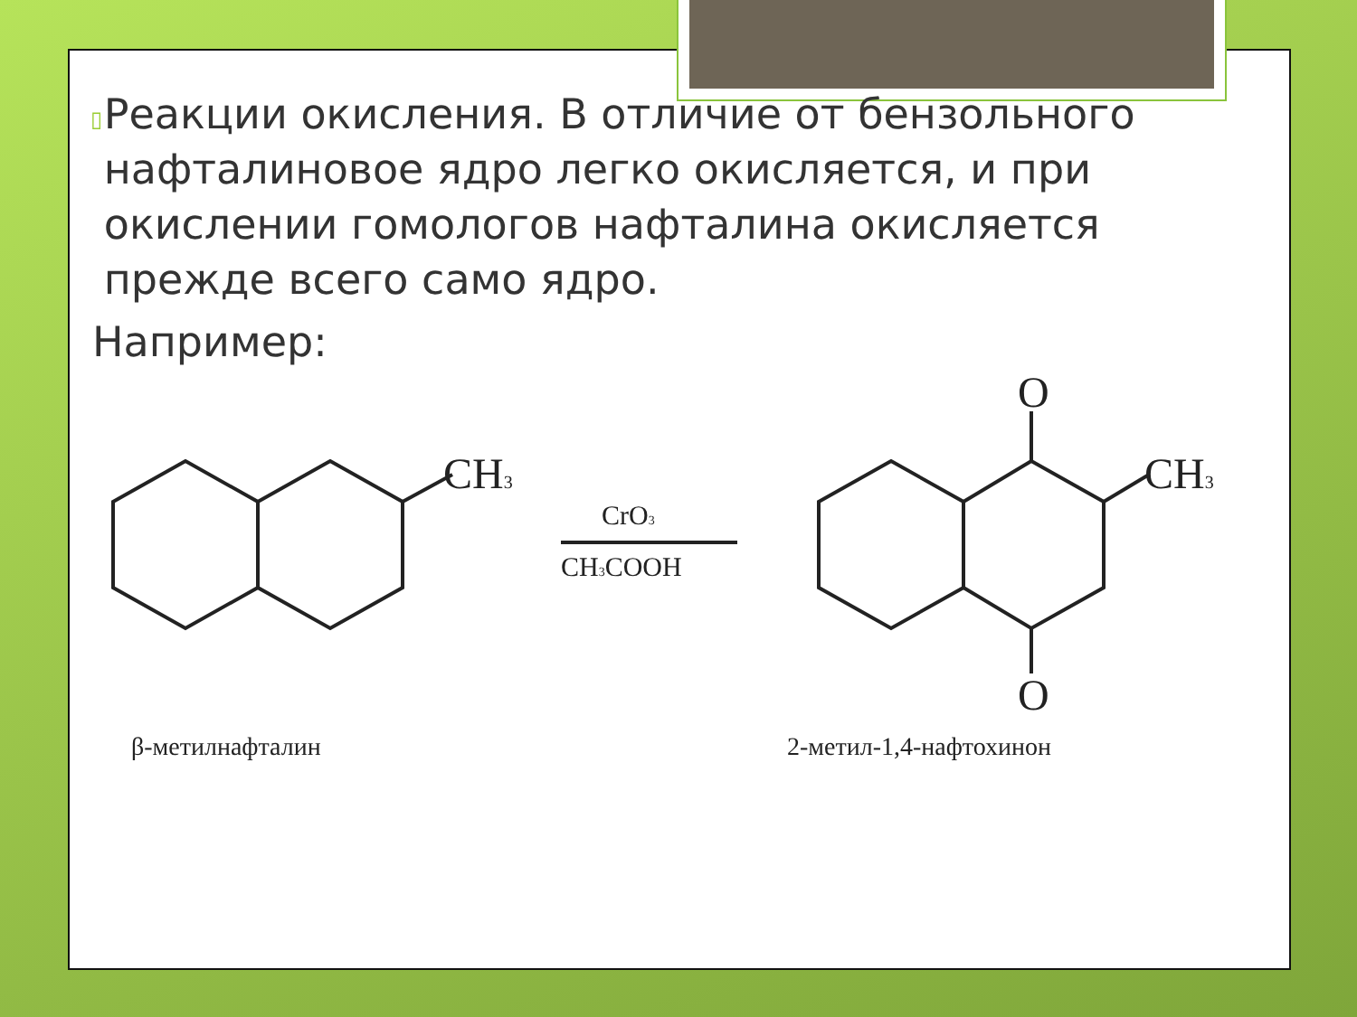▯ Реакции окисления. В отличие от бензольного нафталиновое ядро легко окисляется, и при окислении гомологов нафталина окисляется прежде всего само ядро.
Например:
CH3
CH3
O
O
CrO3
CH3COOH
β-метилнафталин
2-метил-1,4-нафтохинон